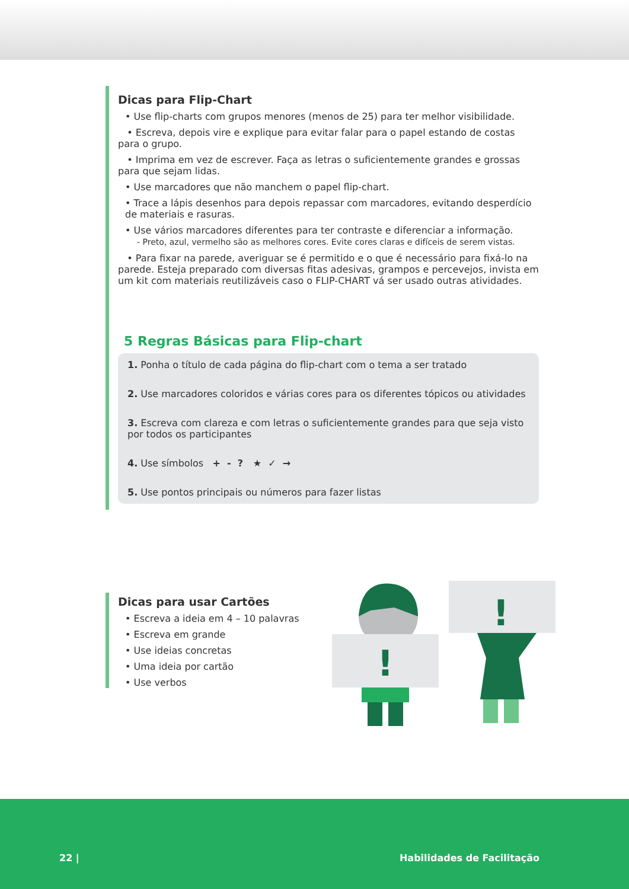Dicas para Flip-Chart
• Use flip-charts com grupos menores (menos de 25) para ter melhor visibilidade.
• Escreva, depois vire e explique para evitar falar para o papel estando de costas para o grupo.
• Imprima em vez de escrever. Faça as letras o suficientemente grandes e grossas para que sejam lidas.
• Use marcadores que não manchem o papel flip-chart.
• Trace a lápis desenhos para depois repassar com marcadores, evitando desperdício de materiais e rasuras.
• Use vários marcadores diferentes para ter contraste e diferenciar a informação.
- Preto, azul, vermelho são as melhores cores. Evite cores claras e difíceis de serem vistas.
• Para fixar na parede, averiguar se é permitido e o que é necessário para fixá-lo na parede. Esteja preparado com diversas fitas adesivas, grampos e percevejos, invista em um kit com materiais reutilizáveis caso o FLIP-CHART vá ser usado outras atividades.
5 Regras Básicas para Flip-chart
1. Ponha o título de cada página do flip-chart com o tema a ser tratado
2. Use marcadores coloridos e várias cores para os diferentes tópicos ou atividades
3. Escreva com clareza e com letras o suficientemente grandes para que seja visto por todos os participantes
4. Use símbolos + - ? ★ ✓ →
5. Use pontos principais ou números para fazer listas
Dicas para usar Cartões
• Escreva a ideia em 4 – 10 palavras
• Escreva em grande
• Use ideias concretas
• Uma ideia por cartão
• Use verbos
!
!
22 | Habilidades de Facilitação